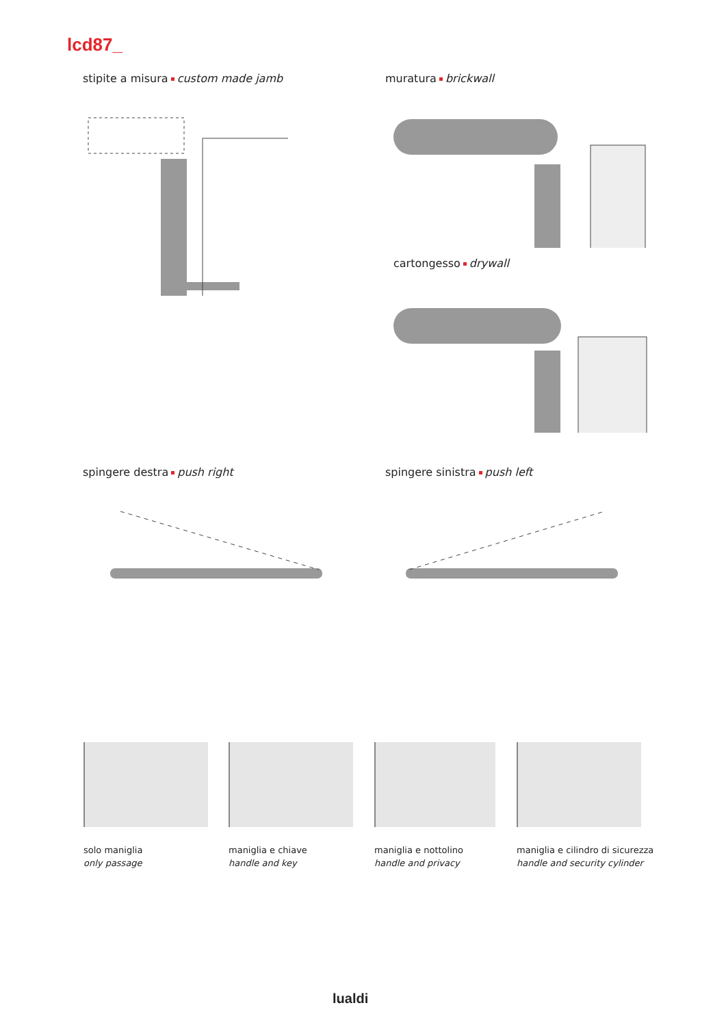lcd87_
stipite a misura custom made jamb
muratura brickwall
cartongesso drywall
spingere destra push right spingere sinistra push left
solo maniglia
only passage
maniglia e chiave
handle and key
maniglia e nottolino
handle and privacy
maniglia e cilindro di sicurezza
handle and security cylinder
lualdi